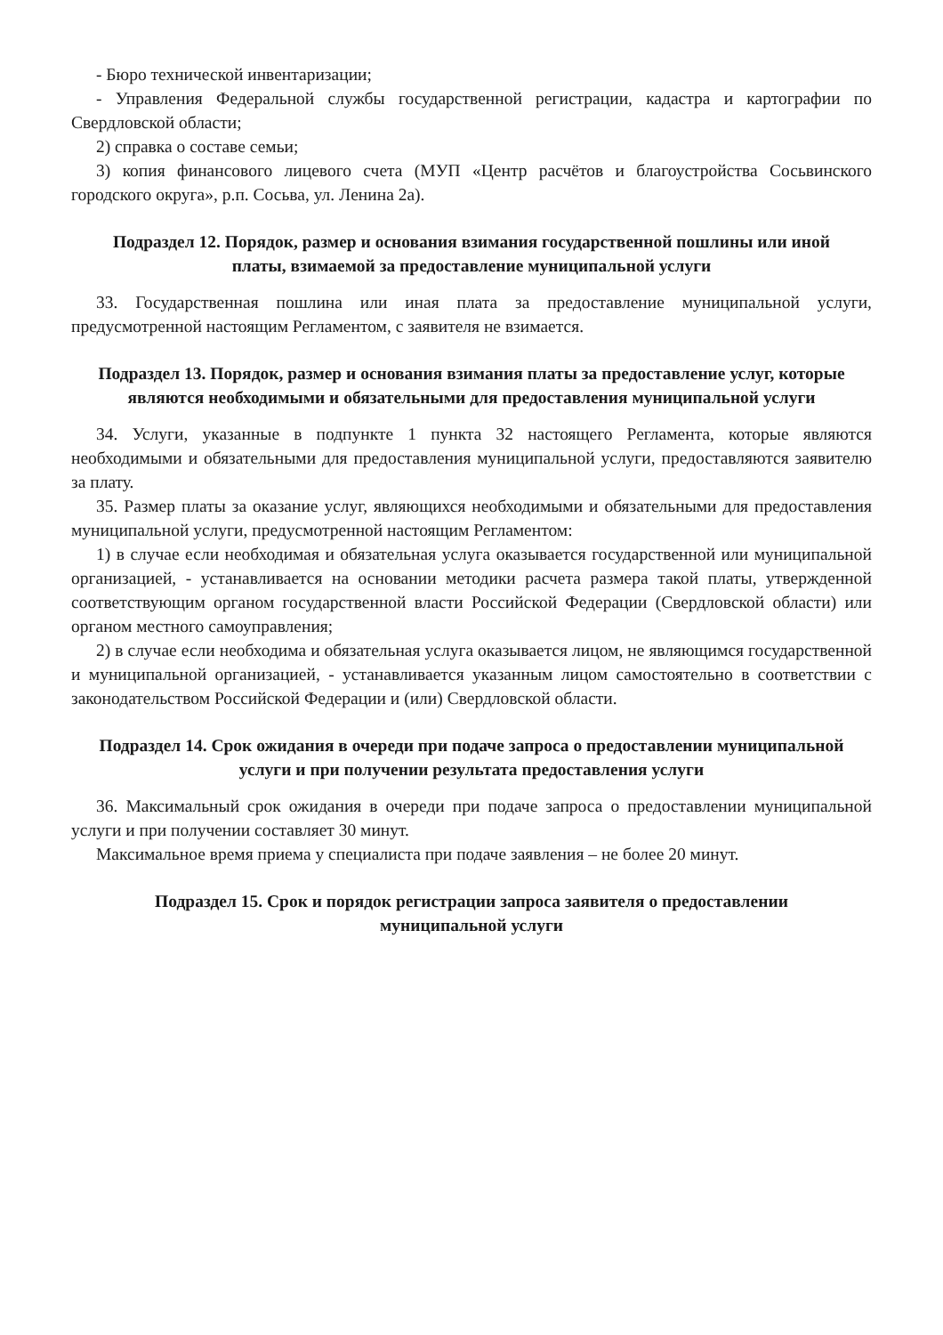- Бюро технической инвентаризации;
- Управления Федеральной службы государственной регистрации, кадастра и картографии по Свердловской области;
2) справка о составе семьи;
3) копия финансового лицевого счета (МУП «Центр расчётов и благоустройства Сосьвинского городского округа», р.п. Сосьва, ул. Ленина 2а).
Подраздел 12. Порядок, размер и основания взимания государственной пошлины или иной платы, взимаемой за предоставление муниципальной услуги
33. Государственная пошлина или иная плата за предоставление муниципальной услуги, предусмотренной настоящим Регламентом, с заявителя не взимается.
Подраздел 13. Порядок, размер и основания взимания платы за предоставление услуг, которые являются необходимыми и обязательными для предоставления муниципальной услуги
34. Услуги, указанные в подпункте 1 пункта 32 настоящего Регламента, которые являются необходимыми и обязательными для предоставления муниципальной услуги, предоставляются заявителю за плату.
35. Размер платы за оказание услуг, являющихся необходимыми и обязательными для предоставления муниципальной услуги, предусмотренной настоящим Регламентом:
1) в случае если необходимая и обязательная услуга оказывается государственной или муниципальной организацией, - устанавливается на основании методики расчета размера такой платы, утвержденной соответствующим органом государственной власти Российской Федерации (Свердловской области) или органом местного самоуправления;
2) в случае если необходима и обязательная услуга оказывается лицом, не являющимся государственной и муниципальной организацией, - устанавливается указанным лицом самостоятельно в соответствии с законодательством Российской Федерации и (или) Свердловской области.
Подраздел 14. Срок ожидания в очереди при подаче запроса о предоставлении муниципальной услуги и при получении результата предоставления услуги
36. Максимальный срок ожидания в очереди при подаче запроса о предоставлении муниципальной услуги и при получении составляет 30 минут.
Максимальное время приема у специалиста при подаче заявления – не более 20 минут.
Подраздел 15. Срок и порядок регистрации запроса заявителя о предоставлении муниципальной услуги